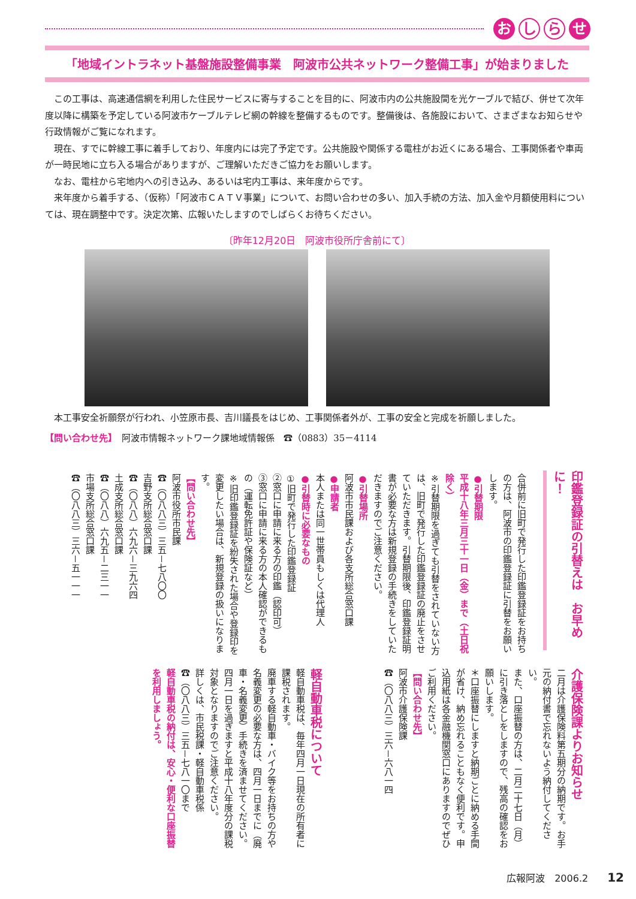お
し ら
せ
「地域イントラネット基盤施設整備事業　阿波市公共ネットワーク整備工事」が始まりました
この工事は、高速通信網を利用した住民サービスに寄与することを目的に、阿波市内の公共施設間を光ケーブルで結び、併せて次年度以降に構築を予定している阿波市ケーブルテレビ網の幹線を整備するものです。整備後は、各施設において、さまざまなお知らせや行政情報がご覧になれます。
現在、すでに幹線工事に着手しており、年度内には完了予定です。公共施設や関係する電柱がお近くにある場合、工事関係者や車両が一時民地に立ち入る場合がありますが、ご理解いただきご協力をお願いします。
なお、電柱から宅地内への引き込み、あるいは宅内工事は、来年度からです。
来年度から着手する、（仮称）「阿波市ＣＡＴＶ事業」について、お問い合わせの多い、加入手続の方法、加入金や月額使用料については、現在調整中です。決定次第、広報いたしますのでしばらくお待ちください。
〔昨年12月20日　阿波市役所庁舎前にて〕
本工事安全祈願祭が行われ、小笠原市長、吉川議長をはじめ、工事関係者外が、工事の安全と完成を祈願しました。
【問い合わせ先】　阿波市情報ネットワーク課地域情報係　☎（0883）35－4114
印鑑登録証の引替えは　お早めに！
合併前に旧町で発行した印鑑登録証をお持ちの方は、阿波市の印鑑登録証に引替をお願いします。
●引替期限
平成十八年三月三十一日（金）まで（土日祝除く）
※引替期限を過ぎても引替をされていない方は、旧町で発行した印鑑登録証の廃止をさせていただきます。引替期限後、印鑑登録証明書が必要な方は新規登録の手続きをしていただきますのでご注意ください。
●引替場所
阿波市市民課および各支所総合窓口課
●申請者
本人または同一世帯員もしくは代理人
●引替時に必要なもの
①旧町で発行した印鑑登録証
②窓口に申請に来る方の印鑑（認印可）
③窓口に申請に来る方の本人確認ができるもの（運転免許証や保険証など）
※旧印鑑登録証を紛失された場合や登録印を変更したい場合は、新規登録の扱いになります。
【問い合わせ先】
阿波市役所市民課
☎（〇八八三）三五－七八〇〇
吉野支所総合窓口課
☎（〇八八）六九六－三九六四
土成支所総合窓口課
☎（〇八八）六九五－二三一一
市場支所総合窓口課
☎（〇八八三）三六－五一一一
介護保険課よりお知らせ
二月は介護保険料第五期分の納期です。お手元の納付書で忘れないよう納付してください。
また、口座振替の方は、二月二十七日（月）に引き落としをしますので、残高の確認をお願いします。
＊口座振替にしますと納期ごとに納める手間が省け、納め忘れることもなく便利です。申込用紙は各金融機関窓口にありますのでぜひご利用ください。
【問い合わせ先】
阿波市介護保険課
☎（〇八八三）三六－六八一四
軽自動車税について
軽自動車税は、毎年四月一日現在の所有者に課税されます。
廃車する軽自動車・バイク等をお持ちの方や名義変更の必要な方は、四月一日までに（廃車・名義変更）手続きを済ませてください。四月一日を過ぎますと平成十八年度分の課税対象となりますのでご注意ください。
詳しくは、市民税課・軽自動車税係
☎（〇八八三）三五－七八一〇まで
軽自動車税の納付は、安心・便利な口座振替を利用しましょう。
広報阿波　2006.2　　12